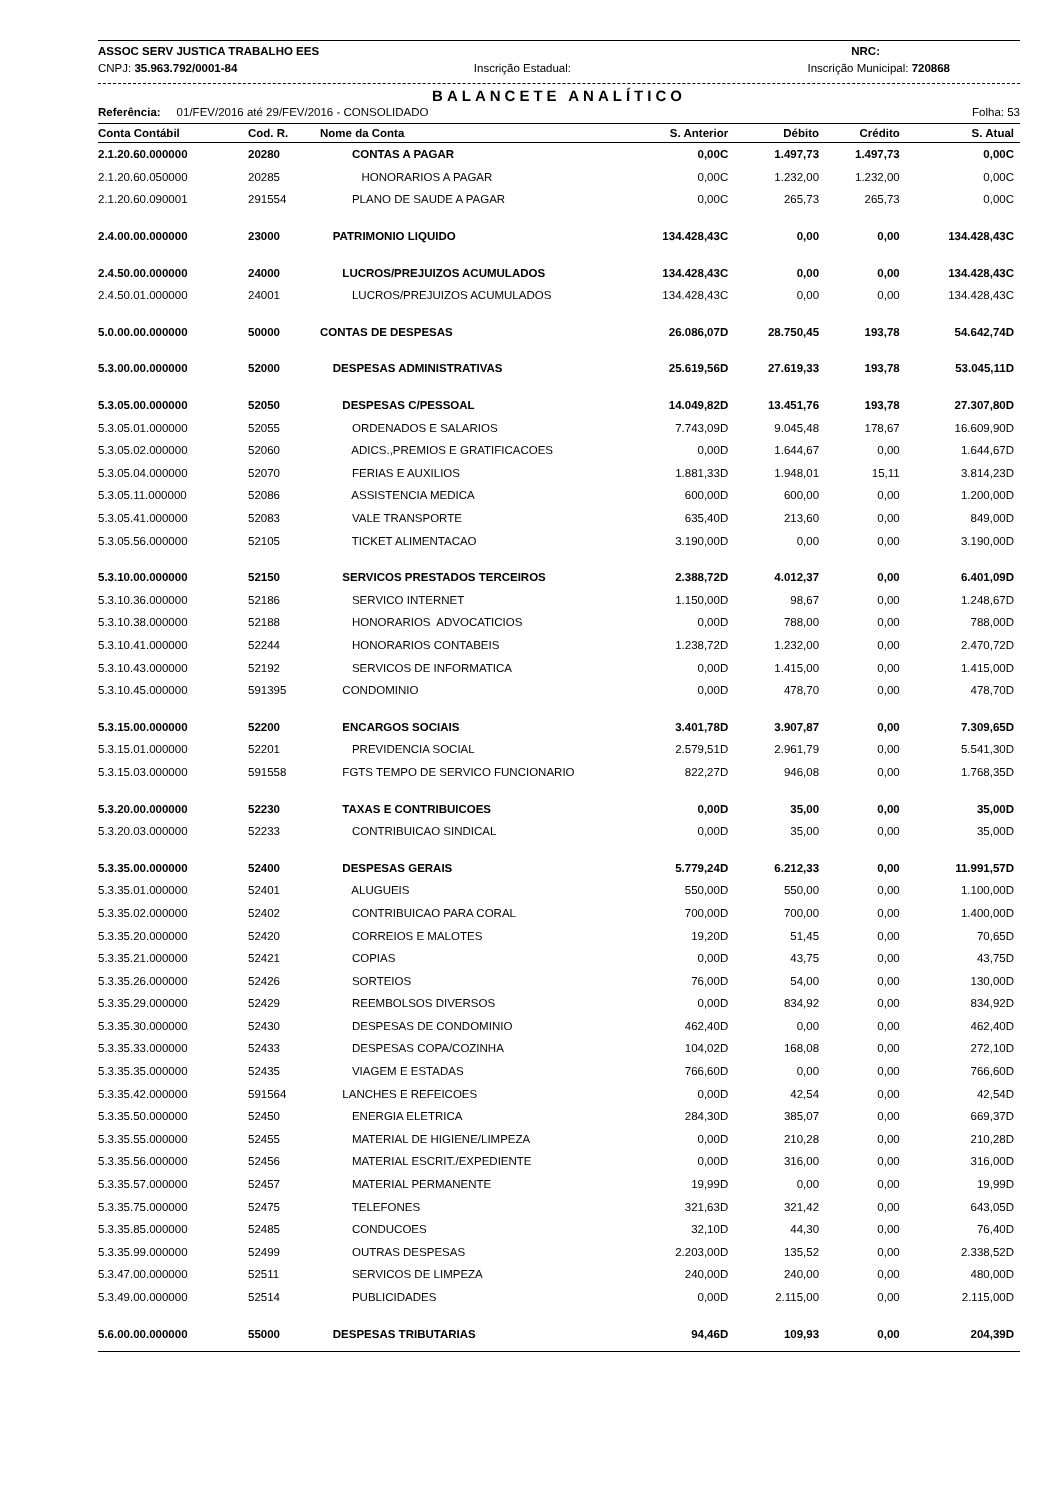ASSOC SERV JUSTICA TRABALHO EES NRC:
CNPJ: 35.963.792/0001-84 Inscrição Estadual: Inscrição Municipal: 720868
BALANCETE ANALÍTICO
Referência: 01/FEV/2016 até 29/FEV/2016 - CONSOLIDADO Folha: 53
| Conta Contábil | Cod. R. | Nome da Conta | S. Anterior | Débito | Crédito | S. Atual |
| --- | --- | --- | --- | --- | --- | --- |
| 2.1.20.60.000000 | 20280 | CONTAS A PAGAR | 0,00C | 1.497,73 | 1.497,73 | 0,00C |
| 2.1.20.60.050000 | 20285 | HONORARIOS A PAGAR | 0,00C | 1.232,00 | 1.232,00 | 0,00C |
| 2.1.20.60.090001 | 291554 | PLANO DE SAUDE A PAGAR | 0,00C | 265,73 | 265,73 | 0,00C |
| 2.4.00.00.000000 | 23000 | PATRIMONIO LIQUIDO | 134.428,43C | 0,00 | 0,00 | 134.428,43C |
| 2.4.50.00.000000 | 24000 | LUCROS/PREJUIZOS ACUMULADOS | 134.428,43C | 0,00 | 0,00 | 134.428,43C |
| 2.4.50.01.000000 | 24001 | LUCROS/PREJUIZOS ACUMULADOS | 134.428,43C | 0,00 | 0,00 | 134.428,43C |
| 5.0.00.00.000000 | 50000 | CONTAS DE DESPESAS | 26.086,07D | 28.750,45 | 193,78 | 54.642,74D |
| 5.3.00.00.000000 | 52000 | DESPESAS ADMINISTRATIVAS | 25.619,56D | 27.619,33 | 193,78 | 53.045,11D |
| 5.3.05.00.000000 | 52050 | DESPESAS C/PESSOAL | 14.049,82D | 13.451,76 | 193,78 | 27.307,80D |
| 5.3.05.01.000000 | 52055 | ORDENADOS E SALARIOS | 7.743,09D | 9.045,48 | 178,67 | 16.609,90D |
| 5.3.05.02.000000 | 52060 | ADICS.,PREMIOS E GRATIFICACOES | 0,00D | 1.644,67 | 0,00 | 1.644,67D |
| 5.3.05.04.000000 | 52070 | FERIAS E AUXILIOS | 1.881,33D | 1.948,01 | 15,11 | 3.814,23D |
| 5.3.05.11.000000 | 52086 | ASSISTENCIA MEDICA | 600,00D | 600,00 | 0,00 | 1.200,00D |
| 5.3.05.41.000000 | 52083 | VALE TRANSPORTE | 635,40D | 213,60 | 0,00 | 849,00D |
| 5.3.05.56.000000 | 52105 | TICKET ALIMENTACAO | 3.190,00D | 0,00 | 0,00 | 3.190,00D |
| 5.3.10.00.000000 | 52150 | SERVICOS PRESTADOS TERCEIROS | 2.388,72D | 4.012,37 | 0,00 | 6.401,09D |
| 5.3.10.36.000000 | 52186 | SERVICO INTERNET | 1.150,00D | 98,67 | 0,00 | 1.248,67D |
| 5.3.10.38.000000 | 52188 | HONORARIOS ADVOCATICIOS | 0,00D | 788,00 | 0,00 | 788,00D |
| 5.3.10.41.000000 | 52244 | HONORARIOS CONTABEIS | 1.238,72D | 1.232,00 | 0,00 | 2.470,72D |
| 5.3.10.43.000000 | 52192 | SERVICOS DE INFORMATICA | 0,00D | 1.415,00 | 0,00 | 1.415,00D |
| 5.3.10.45.000000 | 591395 | CONDOMINIO | 0,00D | 478,70 | 0,00 | 478,70D |
| 5.3.15.00.000000 | 52200 | ENCARGOS SOCIAIS | 3.401,78D | 3.907,87 | 0,00 | 7.309,65D |
| 5.3.15.01.000000 | 52201 | PREVIDENCIA SOCIAL | 2.579,51D | 2.961,79 | 0,00 | 5.541,30D |
| 5.3.15.03.000000 | 591558 | FGTS TEMPO DE SERVICO FUNCIONARIO | 822,27D | 946,08 | 0,00 | 1.768,35D |
| 5.3.20.00.000000 | 52230 | TAXAS E CONTRIBUICOES | 0,00D | 35,00 | 0,00 | 35,00D |
| 5.3.20.03.000000 | 52233 | CONTRIBUICAO SINDICAL | 0,00D | 35,00 | 0,00 | 35,00D |
| 5.3.35.00.000000 | 52400 | DESPESAS GERAIS | 5.779,24D | 6.212,33 | 0,00 | 11.991,57D |
| 5.3.35.01.000000 | 52401 | ALUGUEIS | 550,00D | 550,00 | 0,00 | 1.100,00D |
| 5.3.35.02.000000 | 52402 | CONTRIBUICAO PARA CORAL | 700,00D | 700,00 | 0,00 | 1.400,00D |
| 5.3.35.20.000000 | 52420 | CORREIOS E MALOTES | 19,20D | 51,45 | 0,00 | 70,65D |
| 5.3.35.21.000000 | 52421 | COPIAS | 0,00D | 43,75 | 0,00 | 43,75D |
| 5.3.35.26.000000 | 52426 | SORTEIOS | 76,00D | 54,00 | 0,00 | 130,00D |
| 5.3.35.29.000000 | 52429 | REEMBOLSOS DIVERSOS | 0,00D | 834,92 | 0,00 | 834,92D |
| 5.3.35.30.000000 | 52430 | DESPESAS DE CONDOMINIO | 462,40D | 0,00 | 0,00 | 462,40D |
| 5.3.35.33.000000 | 52433 | DESPESAS COPA/COZINHA | 104,02D | 168,08 | 0,00 | 272,10D |
| 5.3.35.35.000000 | 52435 | VIAGEM E ESTADAS | 766,60D | 0,00 | 0,00 | 766,60D |
| 5.3.35.42.000000 | 591564 | LANCHES E REFEICOES | 0,00D | 42,54 | 0,00 | 42,54D |
| 5.3.35.50.000000 | 52450 | ENERGIA ELETRICA | 284,30D | 385,07 | 0,00 | 669,37D |
| 5.3.35.55.000000 | 52455 | MATERIAL DE HIGIENE/LIMPEZA | 0,00D | 210,28 | 0,00 | 210,28D |
| 5.3.35.56.000000 | 52456 | MATERIAL ESCRIT./EXPEDIENTE | 0,00D | 316,00 | 0,00 | 316,00D |
| 5.3.35.57.000000 | 52457 | MATERIAL PERMANENTE | 19,99D | 0,00 | 0,00 | 19,99D |
| 5.3.35.75.000000 | 52475 | TELEFONES | 321,63D | 321,42 | 0,00 | 643,05D |
| 5.3.35.85.000000 | 52485 | CONDUCOES | 32,10D | 44,30 | 0,00 | 76,40D |
| 5.3.35.99.000000 | 52499 | OUTRAS DESPESAS | 2.203,00D | 135,52 | 0,00 | 2.338,52D |
| 5.3.47.00.000000 | 52511 | SERVICOS DE LIMPEZA | 240,00D | 240,00 | 0,00 | 480,00D |
| 5.3.49.00.000000 | 52514 | PUBLICIDADES | 0,00D | 2.115,00 | 0,00 | 2.115,00D |
| 5.6.00.00.000000 | 55000 | DESPESAS TRIBUTARIAS | 94,46D | 109,93 | 0,00 | 204,39D |